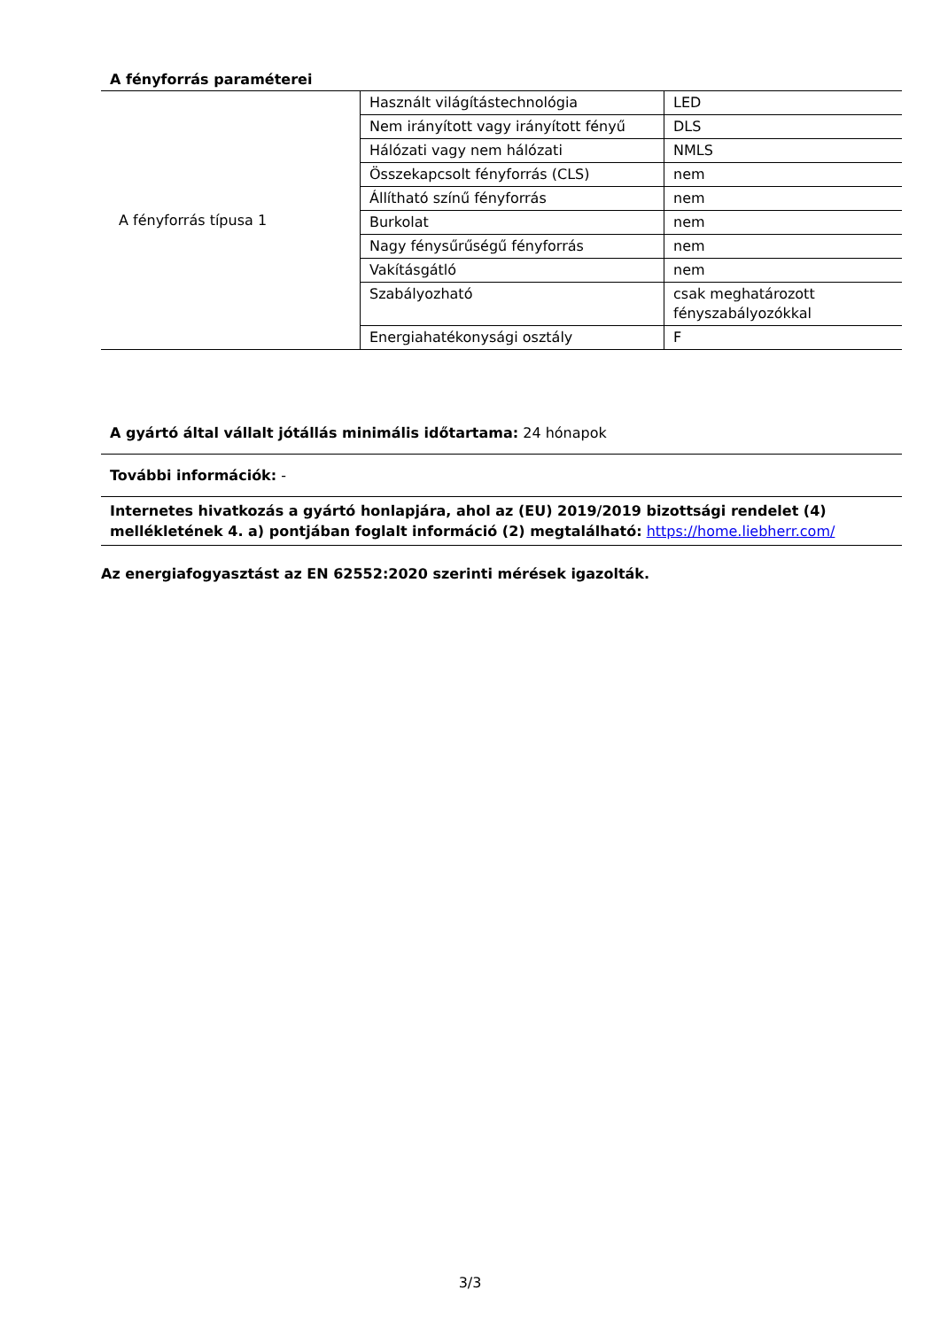A fényforrás paraméterei
| A fényforrás típusa 1 | Használt világítástechnológia | LED |
| | Nem irányított vagy irányított fényű | DLS |
| | Hálózati vagy nem hálózati | NMLS |
| | Összekapcsolt fényforrás (CLS) | nem |
| | Állítható színű fényforrás | nem |
| | Burkolat | nem |
| | Nagy fénysűrűségű fényforrás | nem |
| | Vakításgátló | nem |
| | Szabályozható | csak meghatározott fényszabályozókkal |
| | Energiahatékonysági osztály | F |
A gyártó által vállalt jótállás minimális időtartama: 24 hónapok
További információk: -
Internetes hivatkozás a gyártó honlapjára, ahol az (EU) 2019/2019 bizottsági rendelet (4) mellékletének 4. a) pontjában foglalt információ (2) megtalálható: https://home.liebherr.com/
Az energiafogyasztást az EN 62552:2020 szerinti mérések igazolták.
3/3